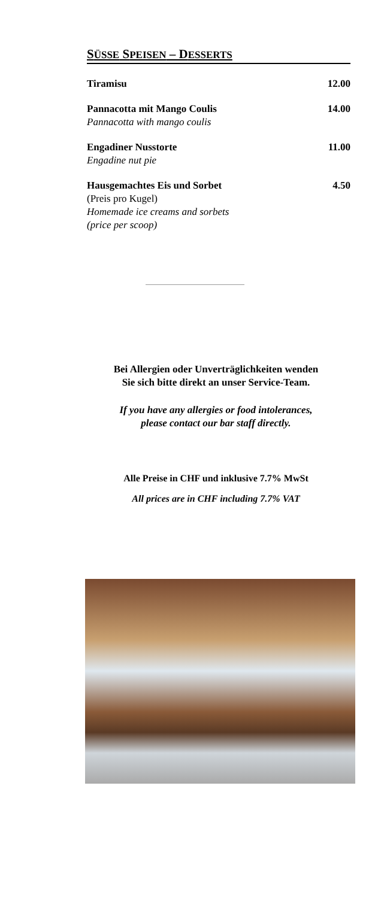SÜSSE SPEISEN – DESSERTS
Tiramisu 12.00
Pannacotta mit Mango Coulis
Pannacotta with mango coulis
14.00
Engadiner Nusstorte
Engadine nut pie
11.00
Hausgemachtes Eis und Sorbet
(Preis pro Kugel)
Homemade ice creams and sorbets
(price per scoop)
4.50
Bei Allergien oder Unverträglichkeiten wenden
Sie sich bitte direkt an unser Service-Team.
If you have any allergies or food intolerances,
please contact our bar staff directly.
Alle Preise in CHF und inklusive 7.7% MwSt
All prices are in CHF including 7.7% VAT